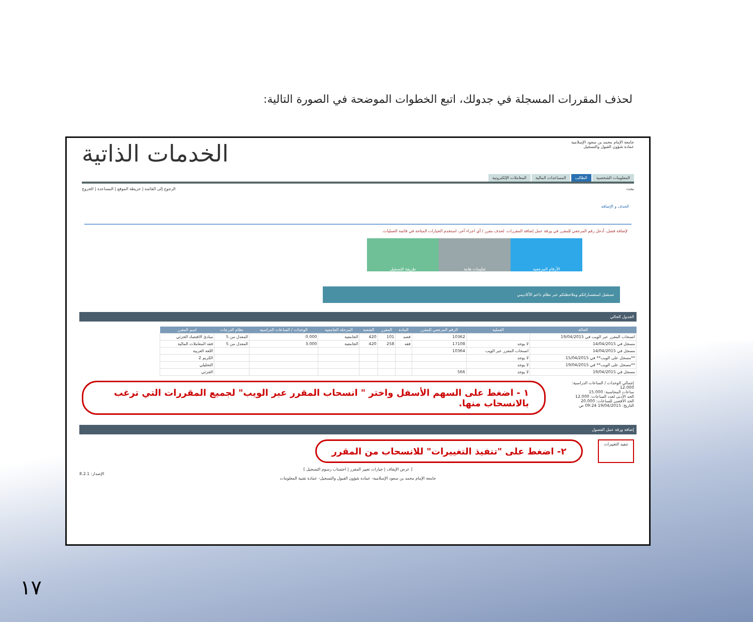لحذف المقررات المسجلة في جدولك، اتبع الخطوات الموضحة في الصورة التالية:
جامعة الإمام محمد بن سعود الإسلامية
عمادة شؤون القبول والتسجيل
الخدمات الذاتية
المعلومات الشخصية الطالب المساعدات المالية المعاملات الإلكترونية
بحث الرجوع إلى القائمة | خريطة الموقع | المساعدة | الخروج
الحذف و الإضافة
لإضافة فصل، أدخل رقم المرجعي للمقرر في ورقة عمل إضافة المقررات. لحذف مقرر / أي اجراء آخر، استخدم الخيارات المتاحة في قائمة العمليات.
الأرقام المرجعية تعليمات هامة طريقة التسجيل
تستقبل استفساراتكم وملاحظتكم عبر نظام داعم الأكاديمي
الجدول الحالي
| الحالة | العملية | الرقم المرجعي للمقرر | المادة | المقرر | الشعبة | المرحلة الجامعية | الوحدات / الساعات الدراسية | نظام الدرجات | اسم المقرر |
| --- | --- | --- | --- | --- | --- | --- | --- | --- | --- |
| انسحاب المقرر عبر الويب في 19/04/2015 | | 10362 | قصد | 101 | 420 | الجامعية | 0.000 | المعدل من 5 | مبادئ الاقتصاد الجزئي |
| مسجل في 14/04/2015 | لا يوجد | 17108 | فقه | 258 | 420 | الجامعية | 3.000 | المعدل من 5 | فقه المعاملات المالية |
| مسجل في 14/04/2015 | انسحاب المقرر عبر الويب | 10364 | | | | | | | اللغة العربية |
| **مسجل على الويب** في 15/04/2015 | لا يوجد | | | | | | | | الكريم 2 |
| **مسجل على الويب** في 19/04/2015 | لا يوجد | | | | | | | | التحليلي |
| مسجل في 19/04/2015 | لا يوجد | 566 | | | | | | | الجزئي |
إجمالي الوحدات / الساعات الدراسية: 12.000
ساعات المحاسبة: 15.000
الحد الأدنى لعدد الساعات: 12.000
الحد الأقصى للساعات: 20.000
التاريخ: 19/04/2015 09:24 ص
١ - اضغط على السهم الأسفل واختر " انسحاب المقرر عبر الويب" لجميع المقررات التي ترغب بالانسحاب منها.
إضافة ورقة عمل الفصول
تنفيذ التغييرات
٢- اضغط على "تنفيذ التغييرات" للانسحاب من المقرر
[ عرض الإيقاف | خيارات تغيير المقرر | احتساب رسوم التسجيل ]
الإصدار: 8.2.1
جامعة الإمام محمد بن سعود الإسلامية- عمادة شؤون القبول والتسجيل- عمادة تقنية المعلومات
١٧